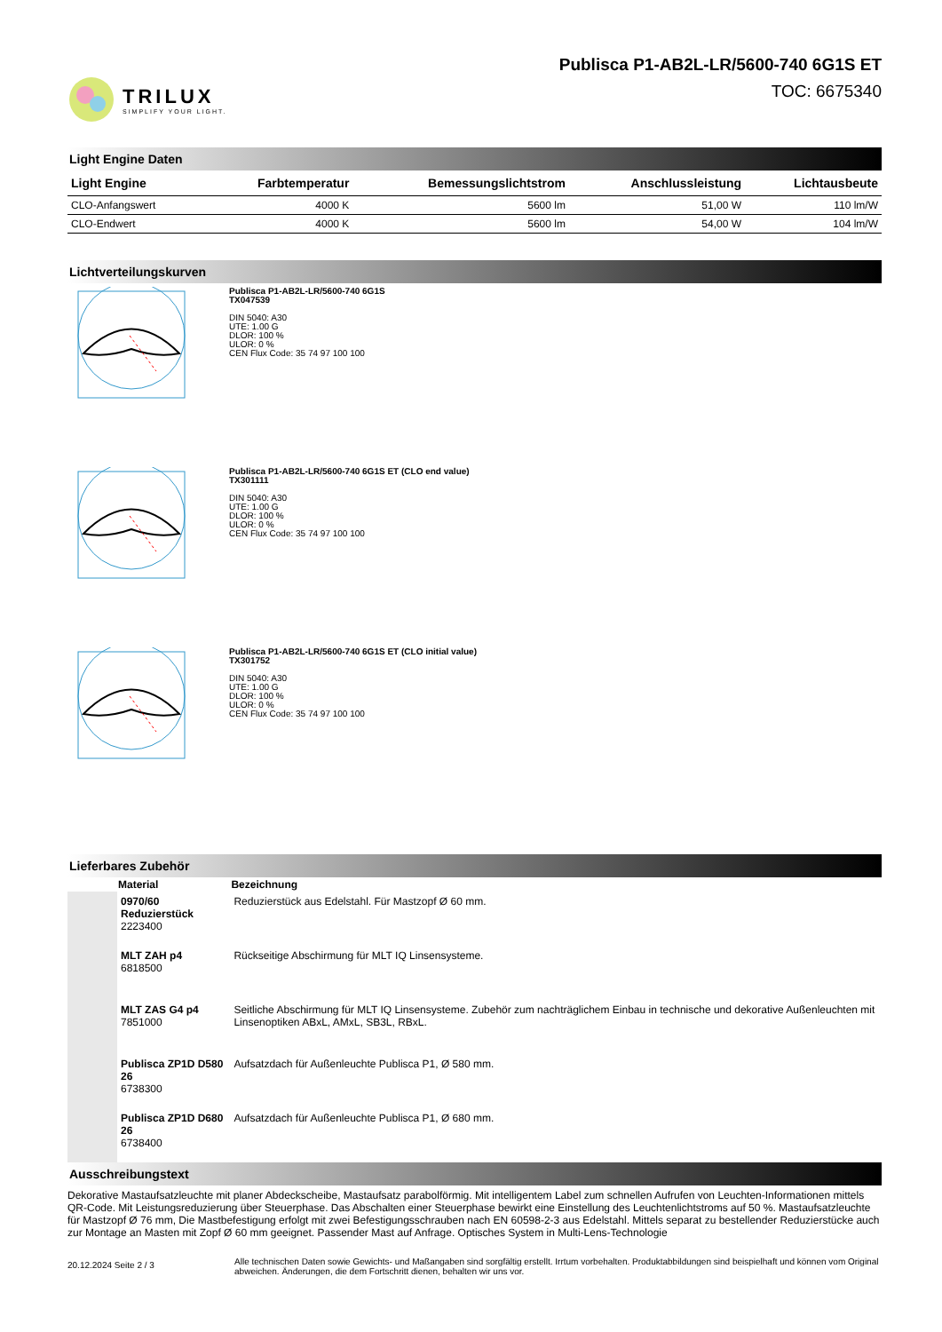TRILUX
SIMPLIFY YOUR LIGHT.
Publisca P1-AB2L-LR/5600-740 6G1S ET
TOC: 6675340
Light Engine Daten
| Light Engine | Farbtemperatur | Bemessungslichtstrom | Anschlussleistung | Lichtausbeute |
| --- | --- | --- | --- | --- |
| CLO-Anfangswert | 4000 K | 5600 lm | 51,00 W | 110 lm/W |
| CLO-Endwert | 4000 K | 5600 lm | 54,00 W | 104 lm/W |
Lichtverteilungskurven
Publisca P1-AB2L-LR/5600-740 6G1S
TX047539
DIN 5040: A30
UTE: 1.00 G
DLOR: 100 %
ULOR: 0 %
CEN Flux Code: 35 74 97 100 100
Publisca P1-AB2L-LR/5600-740 6G1S ET (CLO end value)
TX301111
DIN 5040: A30
UTE: 1.00 G
DLOR: 100 %
ULOR: 0 %
CEN Flux Code: 35 74 97 100 100
Publisca P1-AB2L-LR/5600-740 6G1S ET (CLO initial value)
TX301752
DIN 5040: A30
UTE: 1.00 G
DLOR: 100 %
ULOR: 0 %
CEN Flux Code: 35 74 97 100 100
Lieferbares Zubehör
| | Material | Bezeichnung |
| --- | --- | --- |
| | 0970/60 Reduzierstück 2223400 | Reduzierstück aus Edelstahl. Für Mastzopf Ø 60 mm. |
| | MLT ZAH p4 6818500 | Rückseitige Abschirmung für MLT IQ Linsensysteme. |
| | MLT ZAS G4 p4 7851000 | Seitliche Abschirmung für MLT IQ Linsensysteme. Zubehör zum nachträglichem Einbau in technische und dekorative Außenleuchten mit Linsenoptiken ABxL, AMxL, SB3L, RBxL. |
| | Publisca ZP1D D580 26 6738300 | Aufsatzdach für Außenleuchte Publisca P1, Ø 580 mm. |
| | Publisca ZP1D D680 26 6738400 | Aufsatzdach für Außenleuchte Publisca P1, Ø 680 mm. |
Ausschreibungstext
Dekorative Mastaufsatzleuchte mit planer Abdeckscheibe, Mastaufsatz parabolförmig. Mit intelligentem Label zum schnellen Aufrufen von Leuchten-Informationen mittels QR-Code. Mit Leistungsreduzierung über Steuerphase. Das Abschalten einer Steuerphase bewirkt eine Einstellung des Leuchtenlichtstroms auf 50 %. Mastaufsatzleuchte für Mastzopf Ø 76 mm, Die Mastbefestigung erfolgt mit zwei Befestigungsschrauben nach EN 60598-2-3 aus Edelstahl. Mittels separat zu bestellender Reduzierstücke auch zur Montage an Masten mit Zopf Ø 60 mm geeignet. Passender Mast auf Anfrage. Optisches System in Multi-Lens-Technologie
20.12.2024 Seite 2 / 3
Alle technischen Daten sowie Gewichts- und Maßangaben sind sorgfältig erstellt. Irrtum vorbehalten. Produktabbildungen sind beispielhaft und können vom Original abweichen. Änderungen, die dem Fortschritt dienen, behalten wir uns vor.